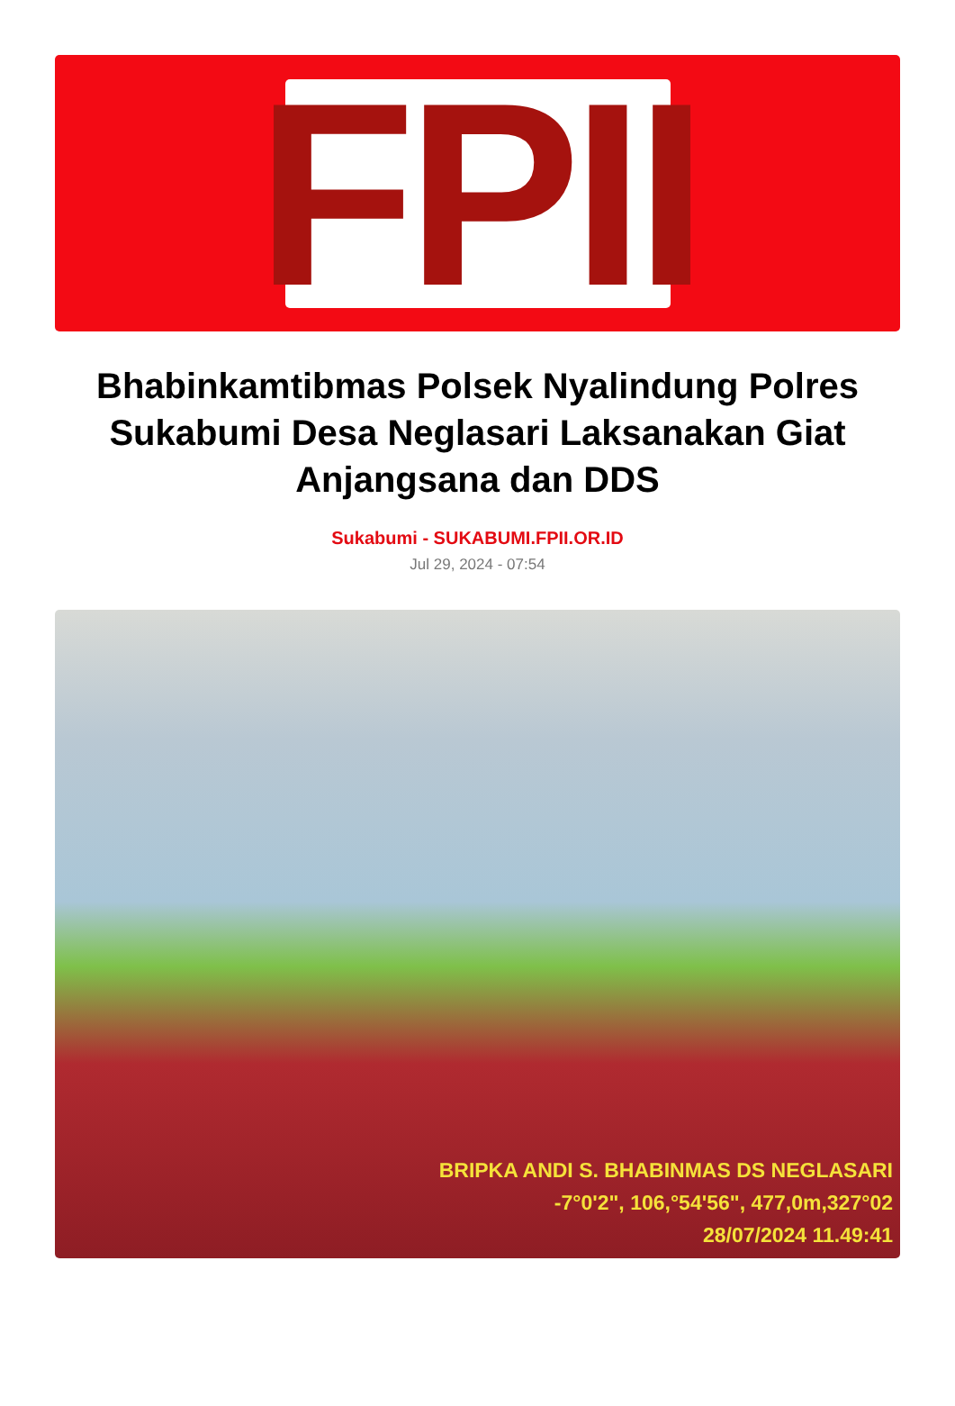FPII
Bhabinkamtibmas Polsek Nyalindung Polres Sukabumi Desa Neglasari Laksanakan Giat Anjangsana dan DDS
Sukabumi - SUKABUMI.FPII.OR.ID
Jul 29, 2024 - 07:54
BRIPKA ANDI S. BHABINMAS DS NEGLASARI
-7°0'2", 106,°54'56", 477,0m,327°02
28/07/2024 11.49:41